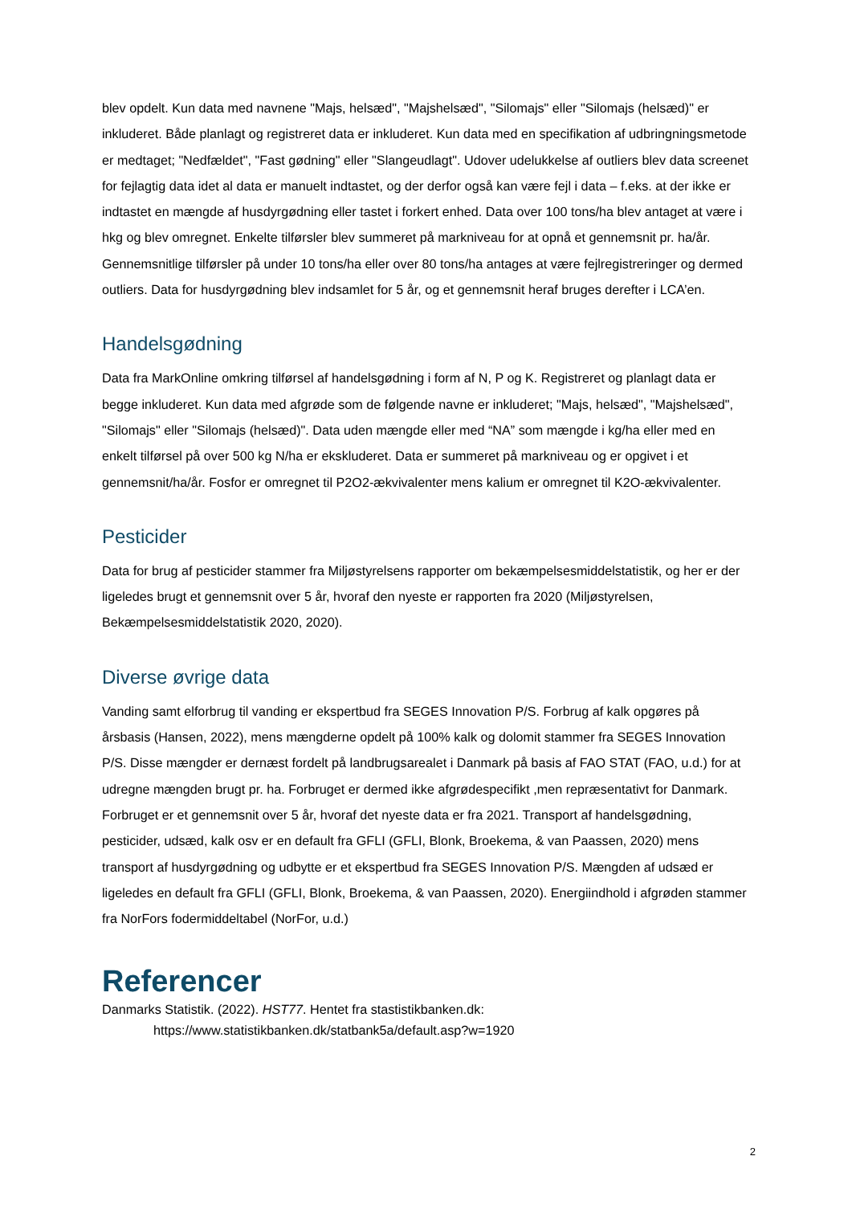blev opdelt. Kun data med navnene "Majs, helsæd", "Majshelsæd", "Silomajs" eller "Silomajs (helsæd)" er inkluderet. Både planlagt og registreret data er inkluderet. Kun data med en specifikation af udbringningsmetode er medtaget; "Nedfældet", "Fast gødning" eller "Slangeudlagt". Udover udelukkelse af outliers blev data screenet for fejlagtig data idet al data er manuelt indtastet, og der derfor også kan være fejl i data – f.eks. at der ikke er indtastet en mængde af husdyrgødning eller tastet i forkert enhed. Data over 100 tons/ha blev antaget at være i hkg og blev omregnet. Enkelte tilførsler blev summeret på markniveau for at opnå et gennemsnit pr. ha/år. Gennemsnitlige tilførsler på under 10 tons/ha eller over 80 tons/ha antages at være fejlregistreringer og dermed outliers. Data for husdyrgødning blev indsamlet for 5 år, og et gennemsnit heraf bruges derefter i LCA’en.
Handelsgødning
Data fra MarkOnline omkring tilførsel af handelsgødning i form af N, P og K. Registreret og planlagt data er begge inkluderet. Kun data med afgrøde som de følgende navne er inkluderet; "Majs, helsæd", "Majshelsæd", "Silomajs" eller "Silomajs (helsæd)". Data uden mængde eller med “NA” som mængde i kg/ha eller med en enkelt tilførsel på over 500 kg N/ha er ekskluderet. Data er summeret på markniveau og er opgivet i et gennemsnit/ha/år. Fosfor er omregnet til P2O2-ækvivalenter mens kalium er omregnet til K2O-ækvivalenter.
Pesticider
Data for brug af pesticider stammer fra Miljøstyrelsens rapporter om bekæmpelsesmiddelstatistik, og her er der ligeledes brugt et gennemsnit over 5 år, hvoraf den nyeste er rapporten fra 2020 (Miljøstyrelsen, Bekæmpelsesmiddelstatistik 2020, 2020).
Diverse øvrige data
Vanding samt elforbrug til vanding er ekspertbud fra SEGES Innovation P/S. Forbrug af kalk opgøres på årsbasis (Hansen, 2022), mens mængderne opdelt på 100% kalk og dolomit stammer fra SEGES Innovation P/S. Disse mængder er dernæst fordelt på landbrugsarealet i Danmark på basis af FAO STAT (FAO, u.d.) for at udregne mængden brugt pr. ha. Forbruget er dermed ikke afgrødespecifikt ,men repræsentativt for Danmark. Forbruget er et gennemsnit over 5 år, hvoraf det nyeste data er fra 2021. Transport af handelsgødning, pesticider, udsæd, kalk osv er en default fra GFLI (GFLI, Blonk, Broekema, & van Paassen, 2020) mens transport af husdyrgødning og udbytte er et ekspertbud fra SEGES Innovation P/S. Mængden af udsæd er ligeledes en default fra GFLI (GFLI, Blonk, Broekema, & van Paassen, 2020). Energiindhold i afgrøden stammer fra NorFors fodermiddeltabel (NorFor, u.d.)
Referencer
Danmarks Statistik. (2022). HST77. Hentet fra stastistikbanken.dk:
https://www.statistikbanken.dk/statbank5a/default.asp?w=1920
2